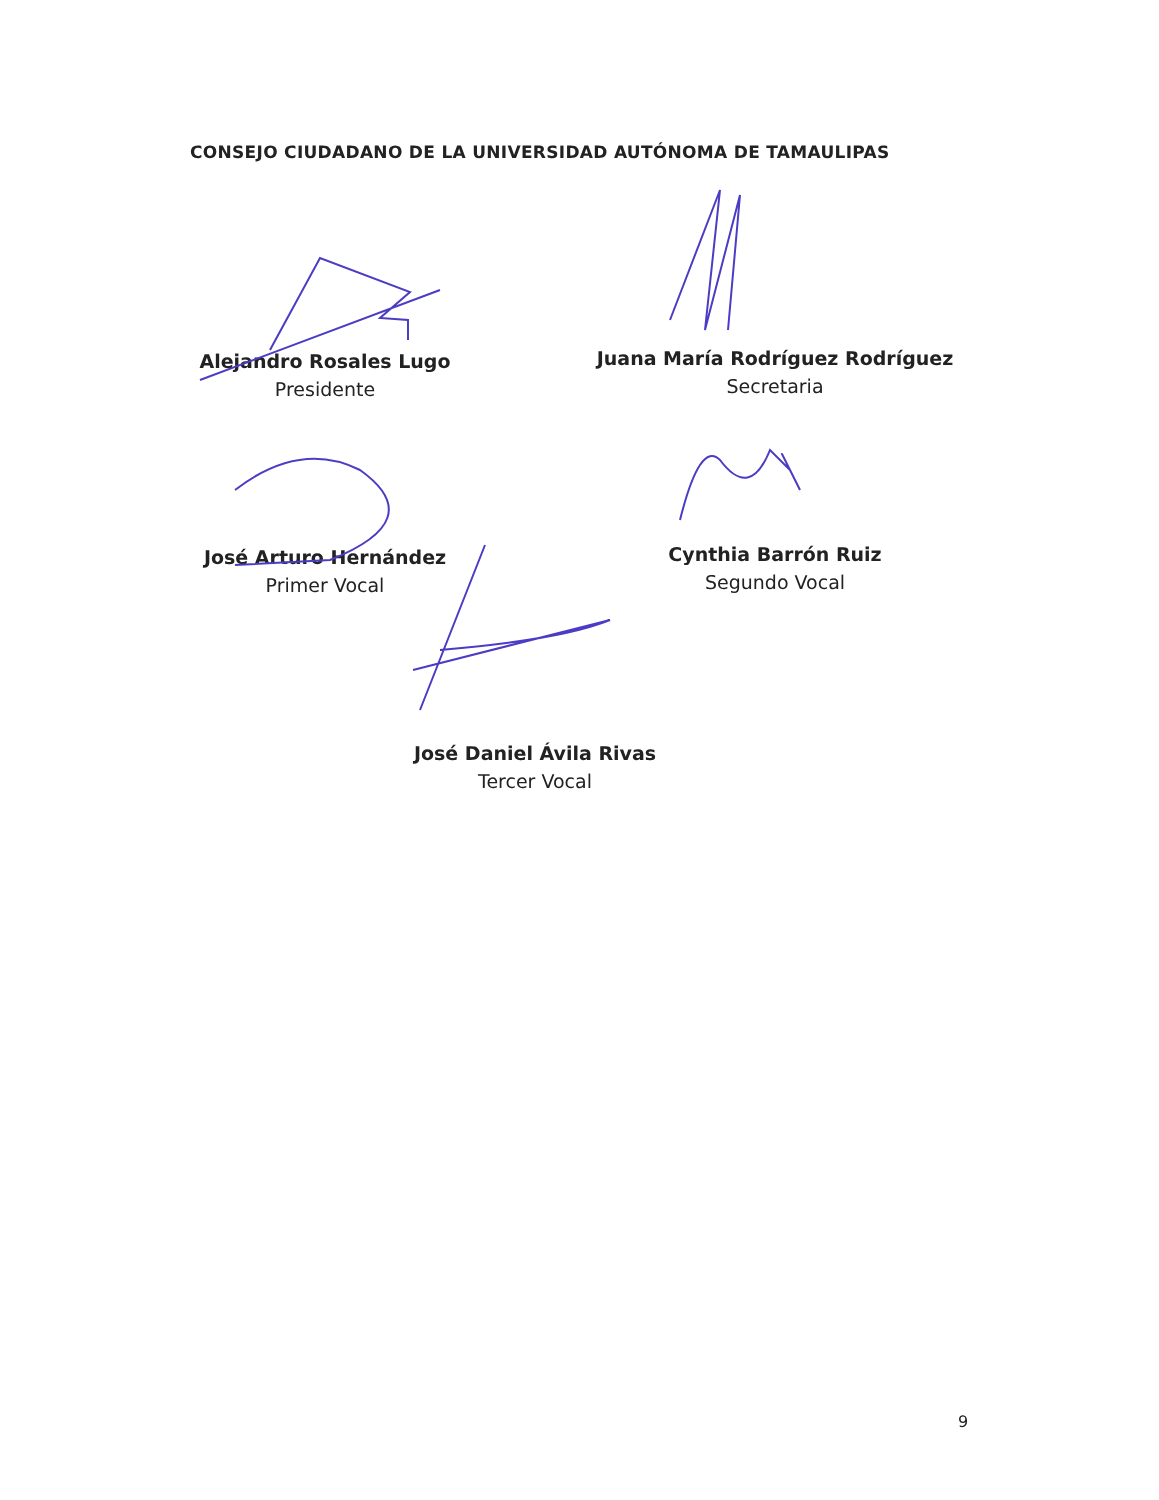CONSEJO CIUDADANO DE LA UNIVERSIDAD AUTÓNOMA DE TAMAULIPAS
Alejandro Rosales Lugo
Presidente
Juana María Rodríguez Rodríguez
Secretaria
José Arturo Hernández
Primer Vocal
Cynthia Barrón Ruiz
Segundo Vocal
José Daniel Ávila Rivas
Tercer Vocal
9